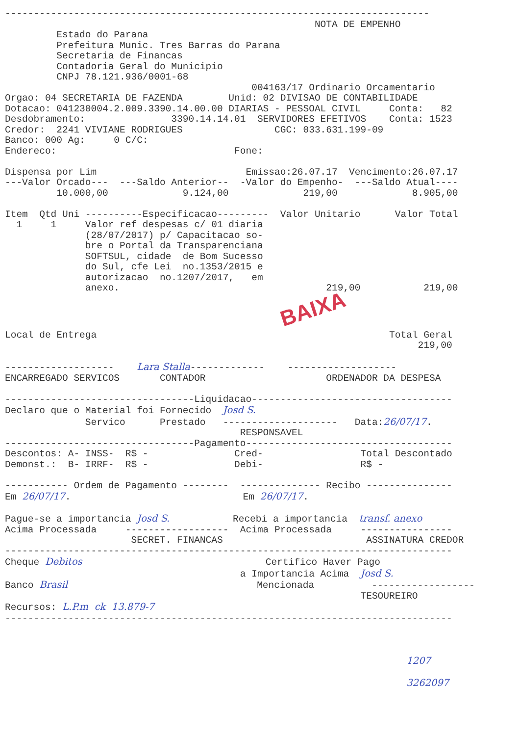--------------------------------------------------------------------------
                                                      NOTA DE EMPENHO
         Estado do Parana
         Prefeitura Munic. Tres Barras do Parana
         Secretaria de Financas
         Contadoria Geral do Municipio
         CNPJ 78.121.936/0001-68
                                           004163/17 Ordinario Orcamentario
Orgao: 04 SECRETARIA DE FAZENDA        Unid: 02 DIVISAO DE CONTABILIDADE
Dotacao: 041230004.2.009.3390.14.00.00 DIARIAS - PESSOAL CIVIL     Conta:   82
Desdobramento:               3390.14.14.01  SERVIDORES EFETIVOS    Conta: 1523
Credor:  2241 VIVIANE RODRIGUES                CGC: 033.631.199-09
Banco: 000 Ag:     0 C/C:
Endereco:                               Fone:

Dispensa por Lim                          Emissao:26.07.17  Vencimento:26.07.17
---Valor Orcado---  ---Saldo Anterior--  -Valor do Empenho-  ---Saldo Atual----
         10.000,00             9.124,00             219,00             8.905,00

Item  Qtd Uni ----------Especificacao---------  Valor Unitario      Valor Total
  1     1     Valor ref despesas c/ 01 diaria
              (28/07/2017) p/ Capacitacao so-
              bre o Portal da Transparenciana
              SOFTSUL, cidade  de Bom Sucesso
              do Sul, cfe Lei  no.1353/2015 e
              autorizacao  no.1207/2017,   em
              anexo.                                    219,00           219,00
BAIXA
Local de Entrega                                                   Total Geral
                                                                        219,00

-------------------    Lara Stalla-------------    -------------------
ENCARREGADO SERVICOS       CONTADOR                     ORDENADOR DA DESPESA

---------------------------------Liquidacao-----------------------------------
Declaro que o Material foi Fornecido  Josd S.
              Servico      Prestado   --------------------   Data:26/07/17.
                                         RESPONSAVEL
---------------------------------Pagamento------------------------------------
Descontos: A- INSS-  R$ -               Cred-                 Total Descontado
Demonst.:  B- IRRF-  R$ -               Debi-                 R$ -

----------- Ordem de Pagamento --------  -------------- Recibo ---------------
Em 26/07/17.                              Em 26/07/17.

Pague-se a importancia Josd S.           Recebi a importancia  transf. anexo
Acima Processada     ------------------  Acima Processada     ----------------
                      SECRET. FINANCAS                         ASSINATURA CREDOR
------------------------------------------------------------------------------
Cheque Debitos                                Certifico Haver Pago
                                         a Importancia Acima  Josd S.
Banco Brasil                                 Mencionada          ------------------
                                                              TESOUREIRO
Recursos: L.P.m  ck  13.879-7
------------------------------------------------------------------------------



                                                                      1207

                                                                      3262097